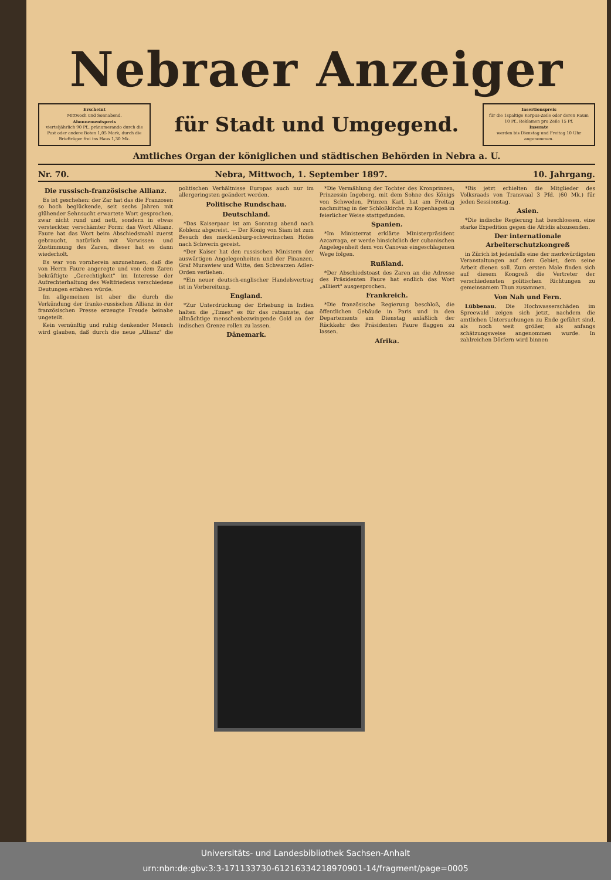Nebraer Anzeiger
Erscheint
Mittwoch und Sonnabend.
Abonnementspreis
vierteljährlich 90 Pf., pränumerando durch die Post oder andere Boten 1,05 Mark, durch die Briefträger frei ins Haus 1,30 Mk.
für Stadt und Umgegend.
Insertionspreis
für die 1spaltige Korpus-Zeile oder deren Raum 10 Pf., Reklamen pro Zeile 15 Pf.
Inserate
werden bis Dienstag und Freitag 10 Uhr angenommen.
Amtliches Organ der königlichen und städtischen Behörden in Nebra a. U.
Nr. 70. Nebra, Mittwoch, 1. September 1897. 10. Jahrgang.
Die russisch-französische Allianz.
Es ist geschehen: der Zar hat das die Franzosen so hoch beglückende, seit sechs Jahren mit glühender Sehnsucht erwartete Wort gesprochen, zwar nicht rund und nett, sondern in etwas versteckter, verschämter Form: das Wort Allianz. Faure hat das Wort beim Abschiedsmahl zuerst gebraucht, natürlich mit Vorwissen und Zustimmung des Zaren, dieser hat es dann wiederholt.
Es war von vornherein anzunehmen, daß die von Herrn Faure angeregte und von dem Zaren bekräftigte „Gerechtigkeit" im Interesse der Aufrechterhaltung des Weltfriedens verschiedene Deutungen erfahren würde.
Im allgemeinen ist aber die durch die Verkündung der franko-russischen Allianz in der französischen Presse erzeugte Freude beinahe ungeteilt.
Kein vernünftig und ruhig denkender Mensch wird glauben, daß durch die neue „Allianz" die politischen Verhältnisse Europas auch nur im allergeringsten geändert werden.
Politische Rundschau.
Deutschland.
*Das Kaiserpaar ist am Sonntag abend nach Koblenz abgereist. — Der König von Siam ist zum Besuch des mecklenburg-schwerinschen Hofes nach Schwerin gereist.
*Der Kaiser hat den russischen Ministern der auswärtigen Angelegenheiten und der Finanzen, Graf Murawiew und Witte, den Schwarzen Adler-Orden verliehen.
*Ein neuer deutsch-englischer Handelsvertrag ist in Vorbereitung.
England.
*Zur Unterdrückung der Erhebung in Indien halten die „Times" es für das ratsamste, das allmächtige menschenbezwingende Gold an der indischen Grenze rollen zu lassen.
Dänemark.
*Die Vermählung der Tochter des Kronprinzen, Prinzessin Ingeborg, mit dem Sohne des Königs von Schweden, Prinzen Karl, hat am Freitag nachmittag in der Schloßkirche zu Kopenhagen in feierlicher Weise stattgefunden.
Spanien.
*Im Ministerrat erklärte Ministerpräsident Azcarraga, er werde hinsichtlich der cubanischen Angelegenheit dem von Canovas eingeschlagenen Wege folgen.
Rußland.
*Der Abschiedstoast des Zaren an die Adresse des Präsidenten Faure hat endlich das Wort „alliiert" ausgesprochen.
Frankreich.
*Die französische Regierung beschloß, die öffentlichen Gebäude in Paris und in den Departements am Dienstag anläßlich der Rückkehr des Präsidenten Faure flaggen zu lassen.
Afrika.
*Bis jetzt erhielten die Mitglieder des Volksraads von Transvaal 3 Pfd. (60 Mk.) für jeden Sessionstag.
Asien.
*Die indische Regierung hat beschlossen, eine starke Expedition gegen die Afridis abzusenden.
Der internationale Arbeiterschutzkongreß
in Zürich ist jedenfalls eine der merkwürdigsten Veranstaltungen auf dem Gebiet, dem seine Arbeit dienen soll. Zum ersten Male finden sich auf diesem Kongreß die Vertreter der verschiedensten politischen Richtungen zu gemeinsamem Thun zusammen.
Von Nah und Fern.
Lübbenau. Die Hochwasserschäden im Spreewald zeigen sich jetzt, nachdem die amtlichen Untersuchungen zu Ende geführt sind, als noch weit größer, als anfangs schätzungsweise angenommen wurde. In zahlreichen Dörfern wird binnen
Universitäts- und Landesbibliothek Sachsen-Anhalt
urn:nbn:de:gbv:3:3-171133730-61216334218970901-14/fragment/page=0005